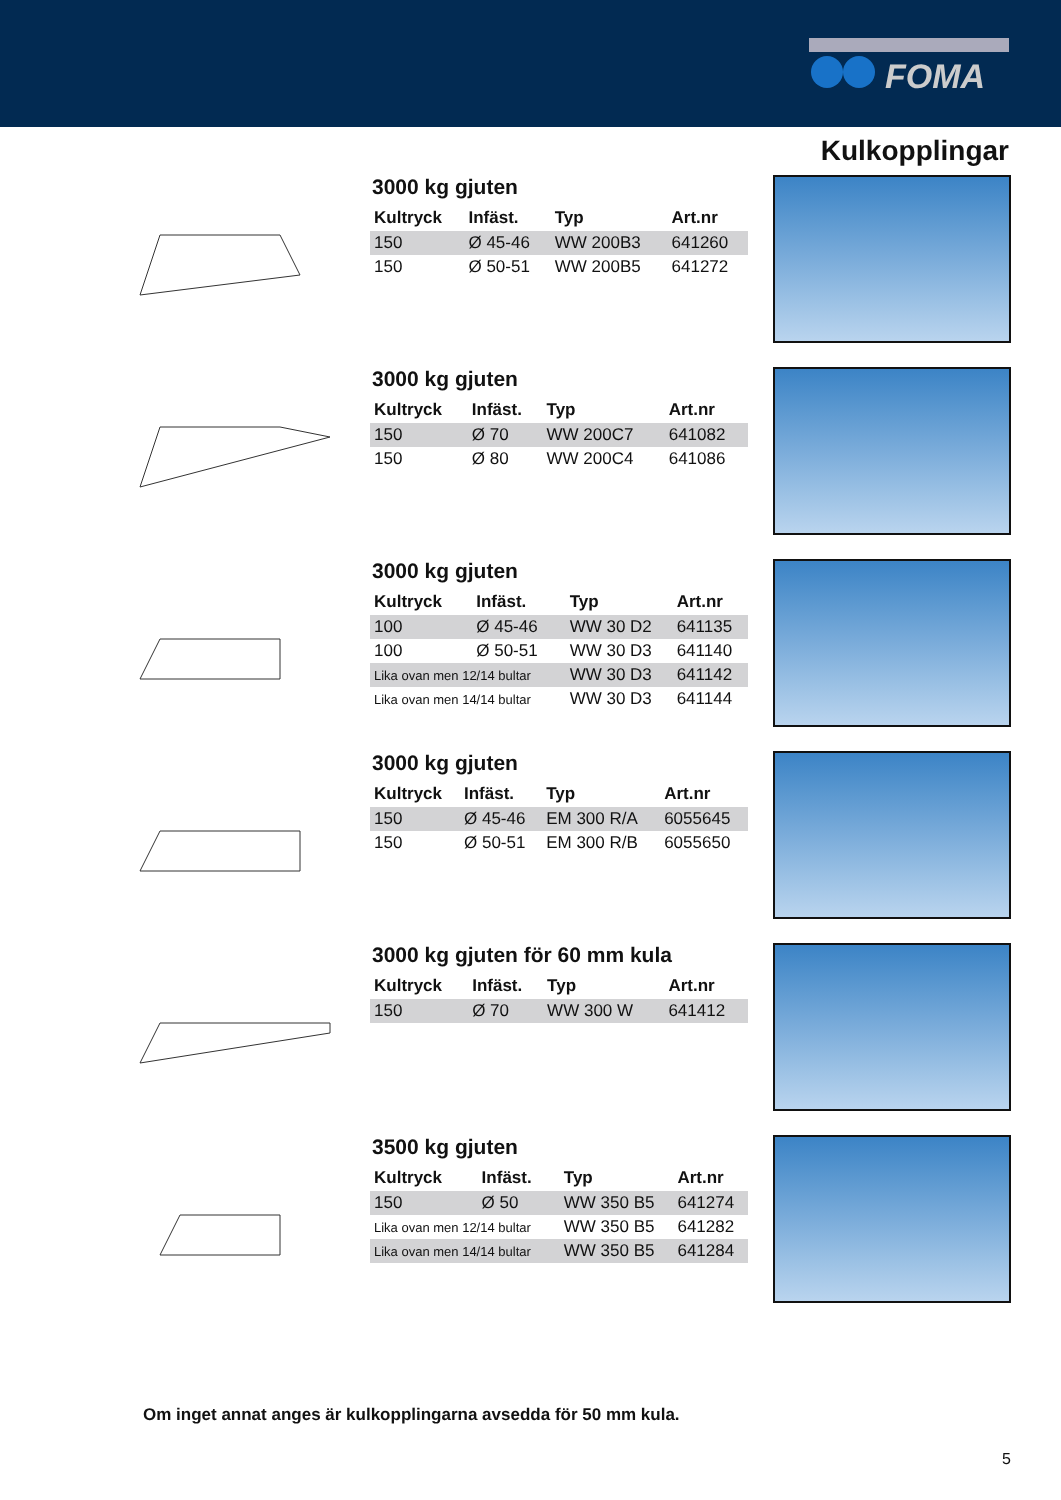FOMA
Kulkopplingar
3000 kg gjuten
| Kultryck | Infäst. | Typ | Art.nr |
| --- | --- | --- | --- |
| 150 | Ø 45-46 | WW 200B3 | 641260 |
| 150 | Ø 50-51 | WW 200B5 | 641272 |
3000 kg gjuten
| Kultryck | Infäst. | Typ | Art.nr |
| --- | --- | --- | --- |
| 150 | Ø 70 | WW 200C7 | 641082 |
| 150 | Ø 80 | WW 200C4 | 641086 |
3000 kg gjuten
| Kultryck | Infäst. | Typ | Art.nr |
| --- | --- | --- | --- |
| 100 | Ø 45-46 | WW 30 D2 | 641135 |
| 100 | Ø 50-51 | WW 30 D3 | 641140 |
| Lika ovan men 12/14 bultar | | WW 30 D3 | 641142 |
| Lika ovan men 14/14 bultar | | WW 30 D3 | 641144 |
3000 kg gjuten
| Kultryck | Infäst. | Typ | Art.nr |
| --- | --- | --- | --- |
| 150 | Ø 45-46 | EM 300 R/A | 6055645 |
| 150 | Ø 50-51 | EM 300 R/B | 6055650 |
3000 kg gjuten för 60 mm kula
| Kultryck | Infäst. | Typ | Art.nr |
| --- | --- | --- | --- |
| 150 | Ø 70 | WW 300 W | 641412 |
3500 kg gjuten
| Kultryck | Infäst. | Typ | Art.nr |
| --- | --- | --- | --- |
| 150 | Ø 50 | WW 350 B5 | 641274 |
| Lika ovan men 12/14 bultar | | WW 350 B5 | 641282 |
| Lika ovan men 14/14 bultar | | WW 350 B5 | 641284 |
Om inget annat anges är kulkopplingarna avsedda för 50 mm kula.
5